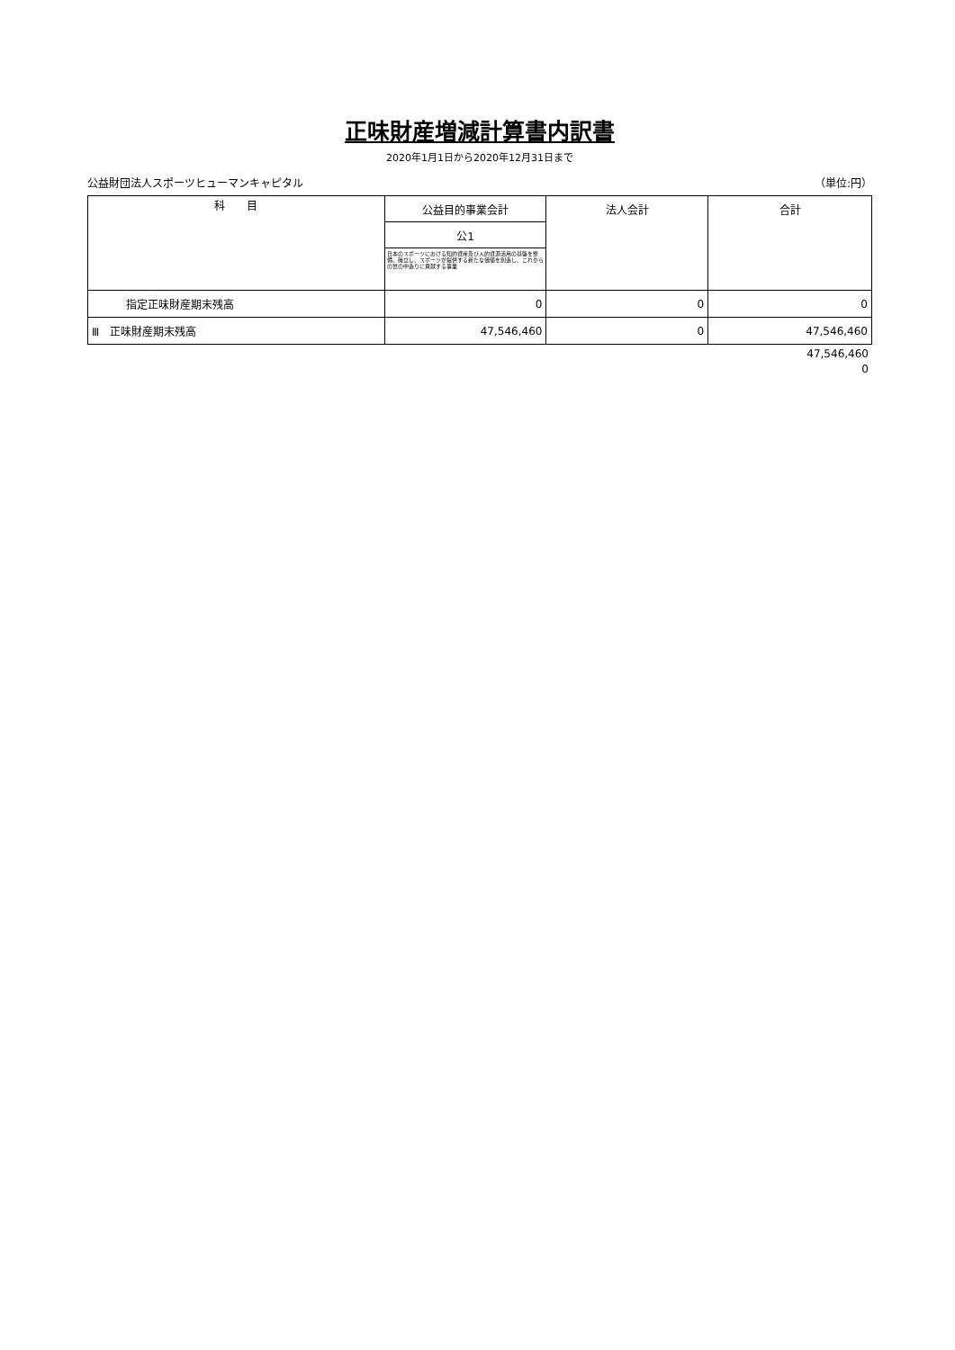正味財産増減計算書内訳書
2020年1月1日から2020年12月31日まで
公益財団法人スポーツヒューマンキャピタル （単位:円）
| 科 目 | 公益目的事業会計 | 法人会計 | 合計 |
| --- | --- | --- | --- |
| | 公1 | | |
| | 日本のスポーツにおける知的資産及び人的資源活用の基盤を整備、確立し、スポーツが提供する新たな価値を創造し、これからの世の中造りに貢献する事業 | | |
| 指定正味財産期末残高 | 0 | 0 | 0 |
| Ⅲ 正味財産期末残高 | 47,546,460 | 0 | 47,546,460 |
47,546,460
0